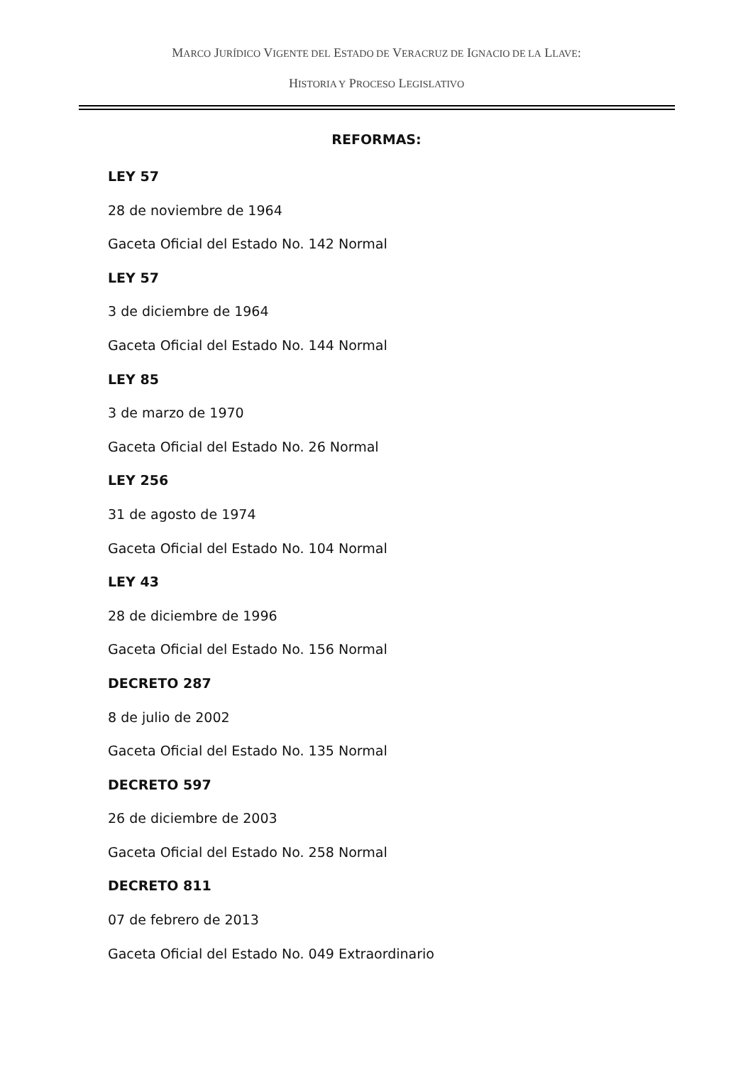MARCO JURÍDICO VIGENTE DEL ESTADO DE VERACRUZ DE IGNACIO DE LA LLAVE:
HISTORIA Y PROCESO LEGISLATIVO
REFORMAS:
LEY 57
28 de noviembre de 1964
Gaceta Oficial del Estado No. 142 Normal
LEY 57
3 de diciembre de 1964
Gaceta Oficial del Estado No. 144 Normal
LEY 85
3 de marzo de 1970
Gaceta Oficial del Estado No. 26 Normal
LEY 256
31 de agosto de 1974
Gaceta Oficial del Estado No. 104 Normal
LEY 43
28 de diciembre de 1996
Gaceta Oficial del Estado No. 156 Normal
DECRETO 287
8 de julio de 2002
Gaceta Oficial del Estado No. 135 Normal
DECRETO 597
26 de diciembre de 2003
Gaceta Oficial del Estado No. 258 Normal
DECRETO 811
07 de febrero de 2013
Gaceta Oficial del Estado No. 049 Extraordinario